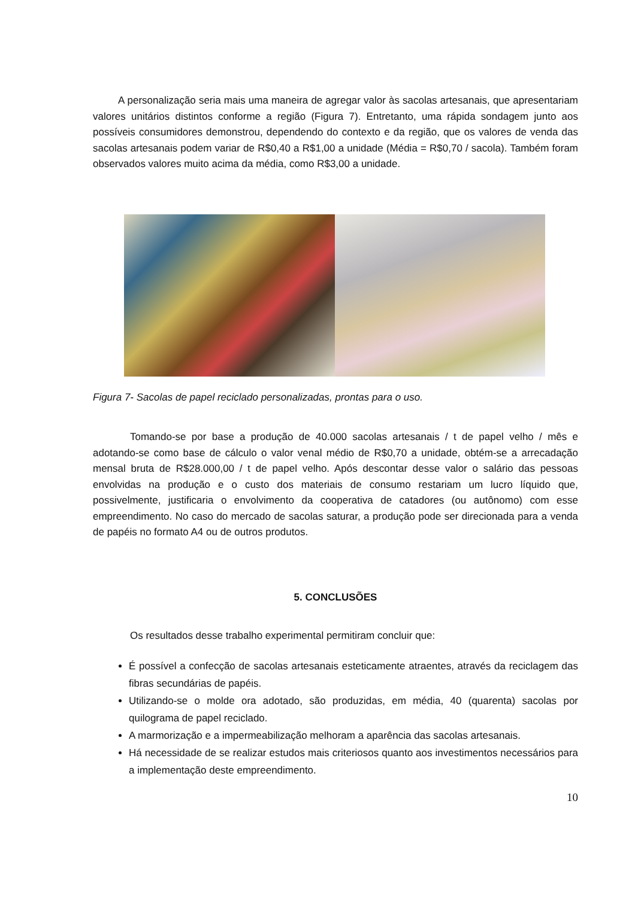A personalização seria mais uma maneira de agregar valor às sacolas artesanais, que apresentariam valores unitários distintos conforme a região (Figura 7). Entretanto, uma rápida sondagem junto aos possíveis consumidores demonstrou, dependendo do contexto e da região, que os valores de venda das sacolas artesanais podem variar de R$0,40 a R$1,00 a unidade (Média = R$0,70 / sacola). Também foram observados valores muito acima da média, como R$3,00 a unidade.
Figura 7- Sacolas de papel reciclado personalizadas, prontas para o uso.
Tomando-se por base a produção de 40.000 sacolas artesanais / t de papel velho / mês e adotando-se como base de cálculo o valor venal médio de R$0,70 a unidade, obtém-se a arrecadação mensal bruta de R$28.000,00 / t de papel velho. Após descontar desse valor o salário das pessoas envolvidas na produção e o custo dos materiais de consumo restariam um lucro líquido que, possivelmente, justificaria o envolvimento da cooperativa de catadores (ou autônomo) com esse empreendimento. No caso do mercado de sacolas saturar, a produção pode ser direcionada para a venda de papéis no formato A4 ou de outros produtos.
5. CONCLUSÕES
Os resultados desse trabalho experimental permitiram concluir que:
É possível a confecção de sacolas artesanais esteticamente atraentes, através da reciclagem das fibras secundárias de papéis.
Utilizando-se o molde ora adotado, são produzidas, em média, 40 (quarenta) sacolas por quilograma de papel reciclado.
A marmorização e a impermeabilização melhoram a aparência das sacolas artesanais.
Há necessidade de se realizar estudos mais criteriosos quanto aos investimentos necessários para a implementação deste empreendimento.
10